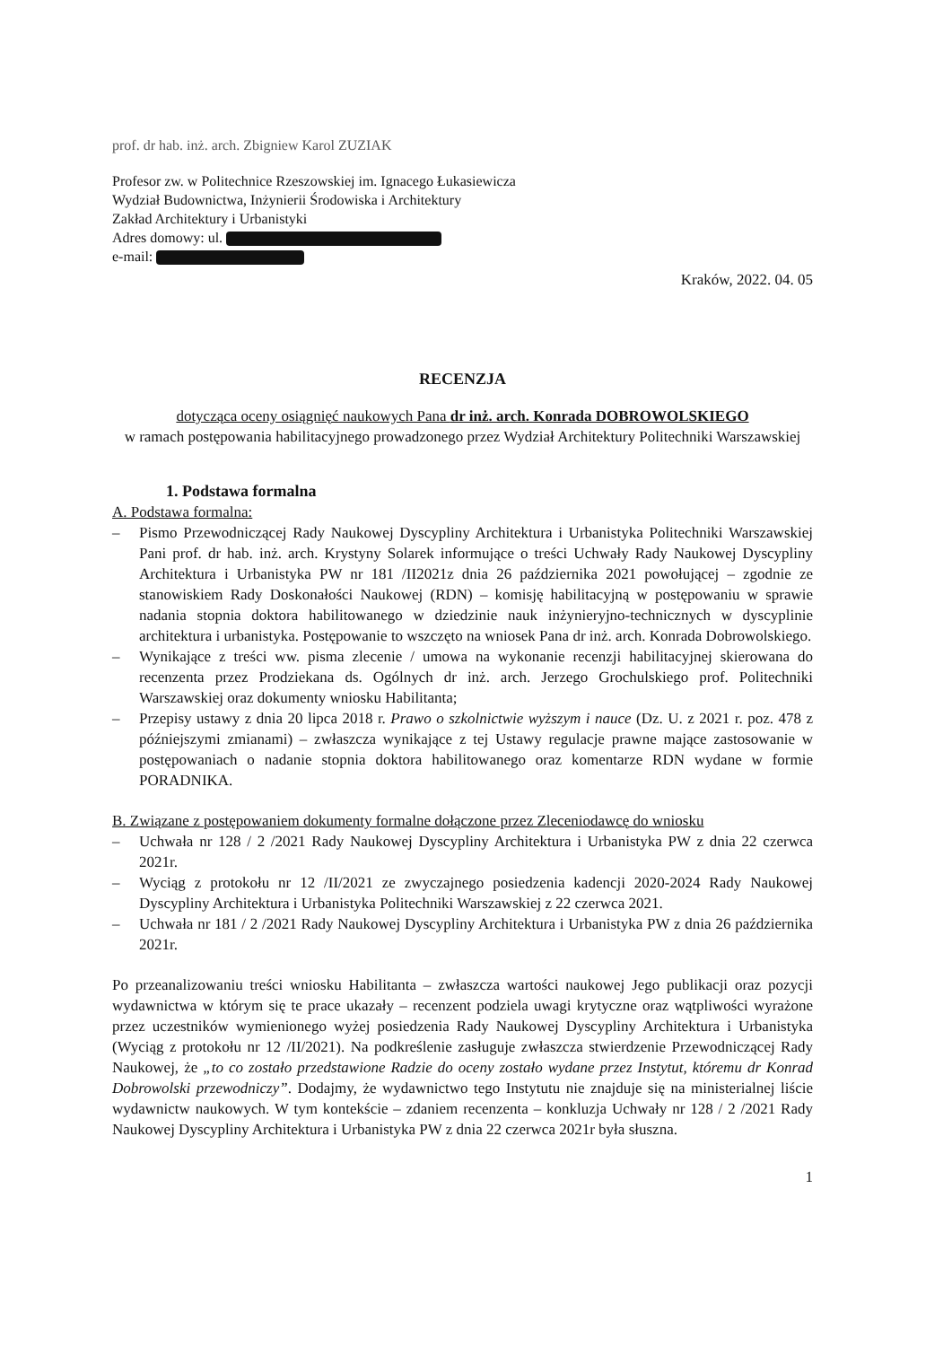prof. dr hab. inż. arch. Zbigniew Karol ZUZIAK
Profesor zw. w Politechnice Rzeszowskiej im. Ignacego Łukasiewicza
Wydział Budownictwa, Inżynierii Środowiska i Architektury
Zakład Architektury i Urbanistyki
Adres domowy: ul.
e-mail:
Kraków, 2022. 04. 05
RECENZJA
dotycząca oceny osiągnięć naukowych Pana dr inż. arch. Konrada DOBROWOLSKIEGO
w ramach postępowania habilitacyjnego prowadzonego przez Wydział Architektury Politechniki Warszawskiej
1. Podstawa formalna
A. Podstawa formalna:
– Pismo Przewodniczącej Rady Naukowej Dyscypliny Architektura i Urbanistyka Politechniki Warszawskiej Pani prof. dr hab. inż. arch. Krystyny Solarek informujące o treści Uchwały Rady Naukowej Dyscypliny Architektura i Urbanistyka PW nr 181 /II2021z dnia 26 października 2021 powołującej – zgodnie ze stanowiskiem Rady Doskonałości Naukowej (RDN) – komisję habilitacyjną w postępowaniu w sprawie nadania stopnia doktora habilitowanego w dziedzinie nauk inżynieryjno-technicznych w dyscyplinie architektura i urbanistyka. Postępowanie to wszczęto na wniosek Pana dr inż. arch. Konrada Dobrowolskiego.
– Wynikające z treści ww. pisma zlecenie / umowa na wykonanie recenzji habilitacyjnej skierowana do recenzenta przez Prodziekana ds. Ogólnych dr inż. arch. Jerzego Grochulskiego prof. Politechniki Warszawskiej oraz dokumenty wniosku Habilitanta;
– Przepisy ustawy z dnia 20 lipca 2018 r. Prawo o szkolnictwie wyższym i nauce (Dz. U. z 2021 r. poz. 478 z późniejszymi zmianami) – zwłaszcza wynikające z tej Ustawy regulacje prawne mające zastosowanie w postępowaniach o nadanie stopnia doktora habilitowanego oraz komentarze RDN wydane w formie PORADNIKA.
B. Związane z postępowaniem dokumenty formalne dołączone przez Zleceniodawcę do wniosku
– Uchwała nr 128 / 2 /2021 Rady Naukowej Dyscypliny Architektura i Urbanistyka PW z dnia 22 czerwca 2021r.
– Wyciąg z protokołu nr 12 /II/2021 ze zwyczajnego posiedzenia kadencji 2020-2024 Rady Naukowej Dyscypliny Architektura i Urbanistyka Politechniki Warszawskiej z 22 czerwca 2021.
– Uchwała nr 181 / 2 /2021 Rady Naukowej Dyscypliny Architektura i Urbanistyka PW z dnia 26 października 2021r.
Po przeanalizowaniu treści wniosku Habilitanta – zwłaszcza wartości naukowej Jego publikacji oraz pozycji wydawnictwa w którym się te prace ukazały – recenzent podziela uwagi krytyczne oraz wątpliwości wyrażone przez uczestników wymienionego wyżej posiedzenia Rady Naukowej Dyscypliny Architektura i Urbanistyka (Wyciąg z protokołu nr 12 /II/2021). Na podkreślenie zasługuje zwłaszcza stwierdzenie Przewodniczącej Rady Naukowej, że „to co zostało przedstawione Radzie do oceny zostało wydane przez Instytut, któremu dr Konrad Dobrowolski przewodniczy”. Dodajmy, że wydawnictwo tego Instytutu nie znajduje się na ministerialnej liście wydawnictw naukowych. W tym kontekście – zdaniem recenzenta – konkluzja Uchwały nr 128 / 2 /2021 Rady Naukowej Dyscypliny Architektura i Urbanistyka PW z dnia 22 czerwca 2021r była słuszna.
1